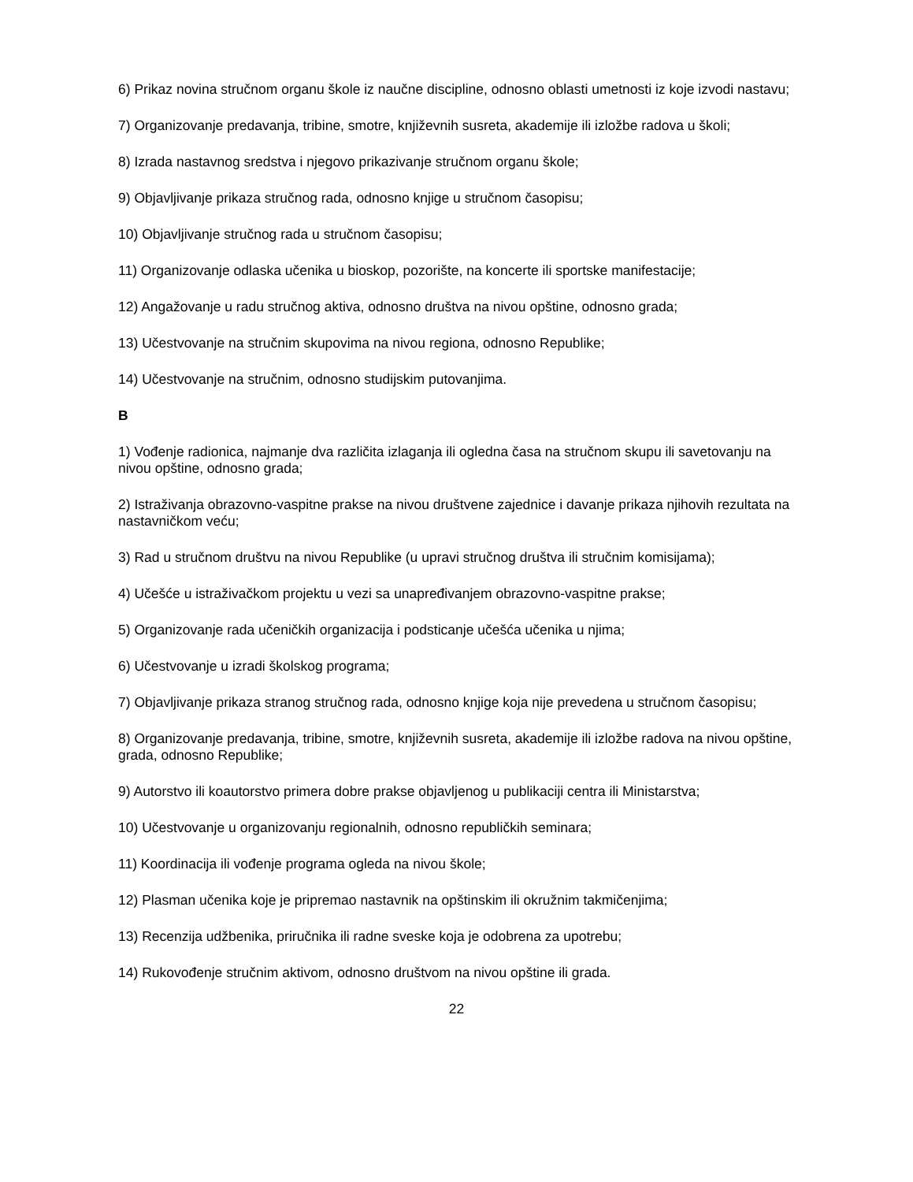6) Prikaz novina stručnom organu škole iz naučne discipline, odnosno oblasti umetnosti iz koje izvodi nastavu;
7) Organizovanje predavanja, tribine, smotre, književnih susreta, akademije ili izložbe radova u školi;
8) Izrada nastavnog sredstva i njegovo prikazivanje stručnom organu škole;
9) Objavljivanje prikaza stručnog rada, odnosno knjige u stručnom časopisu;
10) Objavljivanje stručnog rada u stručnom časopisu;
11) Organizovanje odlaska učenika u bioskop, pozorište, na koncerte ili sportske manifestacije;
12) Angažovanje u radu stručnog aktiva, odnosno društva na nivou opštine, odnosno grada;
13) Učestvovanje na stručnim skupovima na nivou regiona, odnosno Republike;
14) Učestvovanje na stručnim, odnosno studijskim putovanjima.
B
1) Vođenje radionica, najmanje dva različita izlaganja ili ogledna časa na stručnom skupu ili savetovanju na nivou opštine, odnosno grada;
2) Istraživanja obrazovno-vaspitne prakse na nivou društvene zajednice i davanje prikaza njihovih rezultata na nastavničkom veću;
3) Rad u stručnom društvu na nivou Republike (u upravi stručnog društva ili stručnim komisijama);
4) Učešće u istraživačkom projektu u vezi sa unapređivanjem obrazovno-vaspitne prakse;
5) Organizovanje rada učeničkih organizacija i podsticanje učešća učenika u njima;
6) Učestvovanje u izradi školskog programa;
7) Objavljivanje prikaza stranog stručnog rada, odnosno knjige koja nije prevedena u stručnom časopisu;
8) Organizovanje predavanja, tribine, smotre, književnih susreta, akademije ili izložbe radova na nivou opštine, grada, odnosno Republike;
9) Autorstvo ili koautorstvo primera dobre prakse objavljenog u publikaciji centra ili Ministarstva;
10) Učestvovanje u organizovanju regionalnih, odnosno republičkih seminara;
11) Koordinacija ili vođenje programa ogleda na nivou škole;
12) Plasman učenika koje je pripremao nastavnik na opštinskim ili okružnim takmičenjima;
13) Recenzija udžbenika, priručnika ili radne sveske koja je odobrena za upotrebu;
14) Rukovođenje stručnim aktivom, odnosno društvom na nivou opštine ili grada.
22